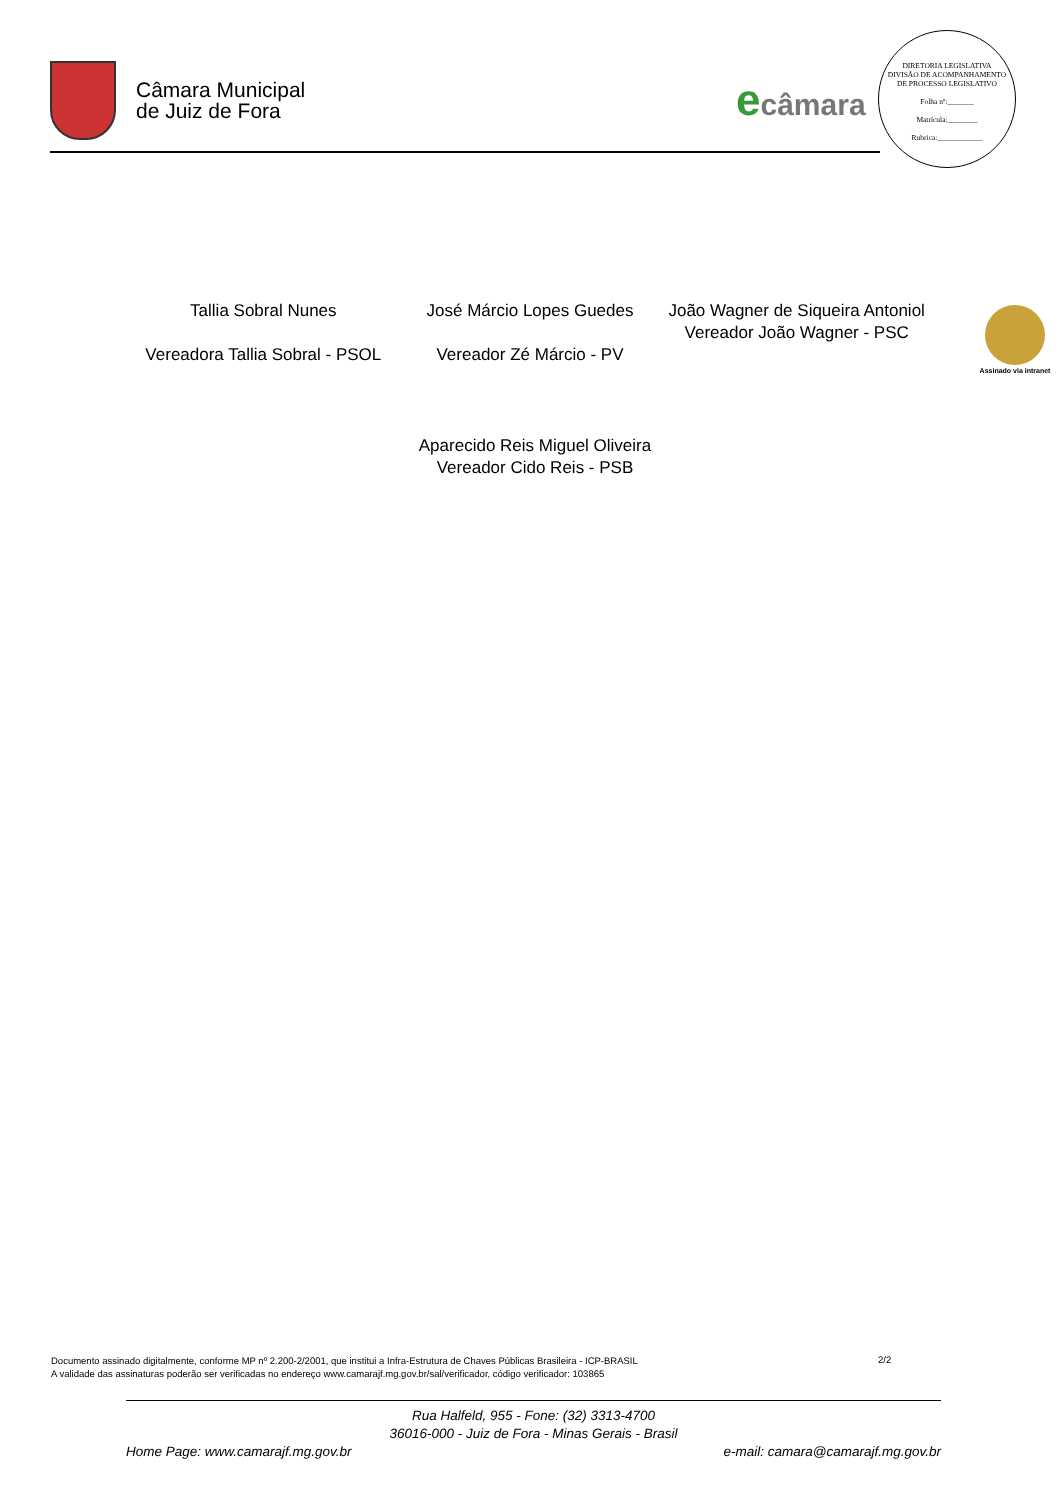Câmara Municipal
de Juiz de Fora
ecâmara
DIRETORIA LEGISLATIVA
DIVISÃO DE ACOMPANHAMENTO
DE PROCESSO LEGISLATIVO
Folha nº:_______
Matrícula:________
Rubrica:____________
Tallia Sobral Nunes
Vereadora Tallia Sobral - PSOL
José Márcio Lopes Guedes
Vereador Zé Márcio - PV
João Wagner de Siqueira Antoniol
Vereador João Wagner - PSC
Assinado via intranet
Aparecido Reis Miguel Oliveira
Vereador Cido Reis - PSB
Documento assinado digitalmente, conforme MP nº 2.200-2/2001, que institui a Infra-Estrutura de Chaves Públicas Brasileira - ICP-BRASIL
A validade das assinaturas poderão ser verificadas no endereço www.camarajf.mg.gov.br/sal/verificador, código verificador: 103865
2/2
Rua Halfeld, 955 - Fone: (32) 3313-4700
36016-000 - Juiz de Fora - Minas Gerais - Brasil
Home Page: www.camarajf.mg.gov.br e-mail: camara@camarajf.mg.gov.br